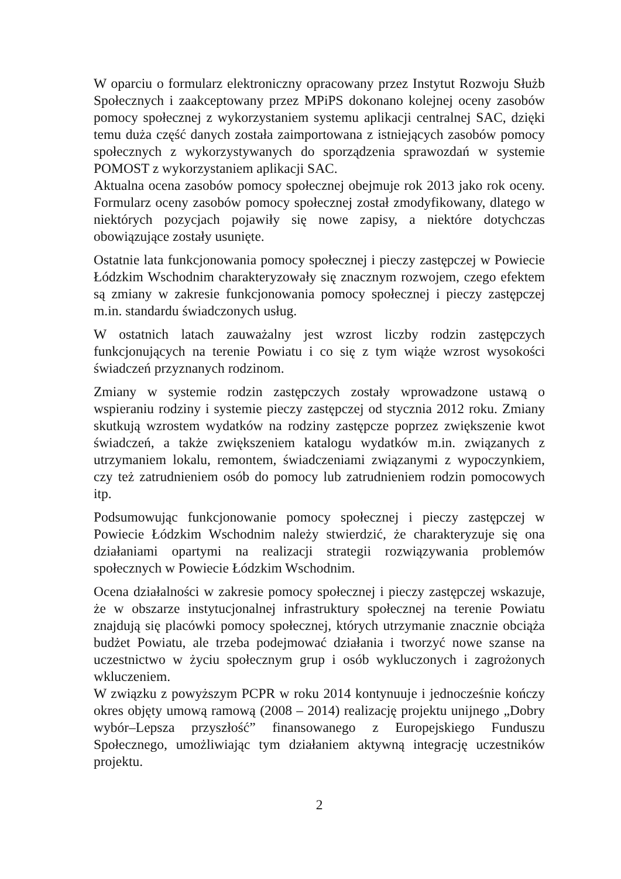W oparciu o formularz elektroniczny opracowany przez Instytut Rozwoju Służb Społecznych i zaakceptowany przez MPiPS dokonano kolejnej oceny zasobów pomocy społecznej z wykorzystaniem systemu aplikacji centralnej SAC, dzięki temu duża część danych została zaimportowana z istniejących zasobów pomocy społecznych z wykorzystywanych do sporządzenia sprawozdań w systemie POMOST z wykorzystaniem aplikacji SAC.
Aktualna ocena zasobów pomocy społecznej obejmuje rok 2013 jako rok oceny. Formularz oceny zasobów pomocy społecznej został zmodyfikowany, dlatego w niektórych pozycjach pojawiły się nowe zapisy, a niektóre dotychczas obowiązujące zostały usunięte.
Ostatnie lata funkcjonowania pomocy społecznej i pieczy zastępczej w Powiecie Łódzkim Wschodnim charakteryzowały się znacznym rozwojem, czego efektem są zmiany w zakresie funkcjonowania pomocy społecznej i pieczy zastępczej m.in. standardu świadczonych usług.
W ostatnich latach zauważalny jest wzrost liczby rodzin zastępczych funkcjonujących na terenie Powiatu i co się z tym wiąże wzrost wysokości świadczeń przyznanych rodzinom.
Zmiany w systemie rodzin zastępczych zostały wprowadzone ustawą o wspieraniu rodziny i systemie pieczy zastępczej od stycznia 2012 roku. Zmiany skutkują wzrostem wydatków na rodziny zastępcze poprzez zwiększenie kwot świadczeń, a także zwiększeniem katalogu wydatków m.in. związanych z utrzymaniem lokalu, remontem, świadczeniami związanymi z wypoczynkiem, czy też zatrudnieniem osób do pomocy lub zatrudnieniem rodzin pomocowych itp.
Podsumowując funkcjonowanie pomocy społecznej i pieczy zastępczej w Powiecie Łódzkim Wschodnim należy stwierdzić, że charakteryzuje się ona działaniami opartymi na realizacji strategii rozwiązywania problemów społecznych w Powiecie Łódzkim Wschodnim.
Ocena działalności w zakresie pomocy społecznej i pieczy zastępczej wskazuje, że w obszarze instytucjonalnej infrastruktury społecznej na terenie Powiatu znajdują się placówki pomocy społecznej, których utrzymanie znacznie obciąża budżet Powiatu, ale trzeba podejmować działania i tworzyć nowe szanse na uczestnictwo w życiu społecznym grup i osób wykluczonych i zagrożonych wkluczeniem.
W związku z powyższym PCPR w roku 2014 kontynuuje i jednocześnie kończy okres objęty umową ramową (2008 – 2014) realizację projektu unijnego „Dobry wybór–Lepsza przyszłość” finansowanego z Europejskiego Funduszu Społecznego, umożliwiając tym działaniem aktywną integrację uczestników projektu.
2